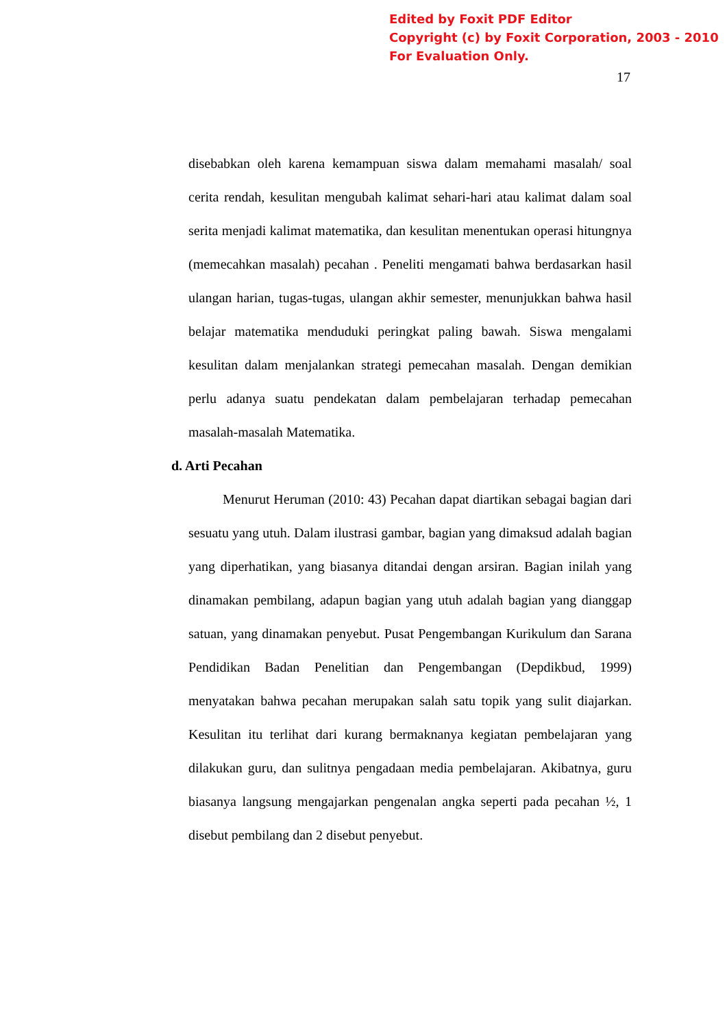Edited by Foxit PDF Editor
Copyright (c) by Foxit Corporation, 2003 - 2010
For Evaluation Only.
17
disebabkan oleh karena kemampuan siswa dalam memahami masalah/ soal cerita rendah, kesulitan mengubah kalimat sehari-hari atau kalimat dalam soal serita menjadi kalimat matematika, dan kesulitan menentukan operasi hitungnya (memecahkan masalah) pecahan . Peneliti mengamati bahwa berdasarkan hasil ulangan harian, tugas-tugas, ulangan akhir semester, menunjukkan bahwa hasil belajar matematika menduduki peringkat paling bawah. Siswa mengalami kesulitan dalam menjalankan strategi pemecahan masalah. Dengan demikian perlu adanya suatu pendekatan dalam pembelajaran terhadap pemecahan masalah-masalah Matematika.
d. Arti Pecahan
Menurut Heruman (2010: 43) Pecahan dapat diartikan sebagai bagian dari sesuatu yang utuh. Dalam ilustrasi gambar, bagian yang dimaksud adalah bagian yang diperhatikan, yang biasanya ditandai dengan arsiran. Bagian inilah yang dinamakan pembilang, adapun bagian yang utuh adalah bagian yang dianggap satuan, yang dinamakan penyebut. Pusat Pengembangan Kurikulum dan Sarana Pendidikan Badan Penelitian dan Pengembangan (Depdikbud, 1999) menyatakan bahwa pecahan merupakan salah satu topik yang sulit diajarkan. Kesulitan itu terlihat dari kurang bermaknanya kegiatan pembelajaran yang dilakukan guru, dan sulitnya pengadaan media pembelajaran. Akibatnya, guru biasanya langsung mengajarkan pengenalan angka seperti pada pecahan ½, 1 disebut pembilang dan 2 disebut penyebut.